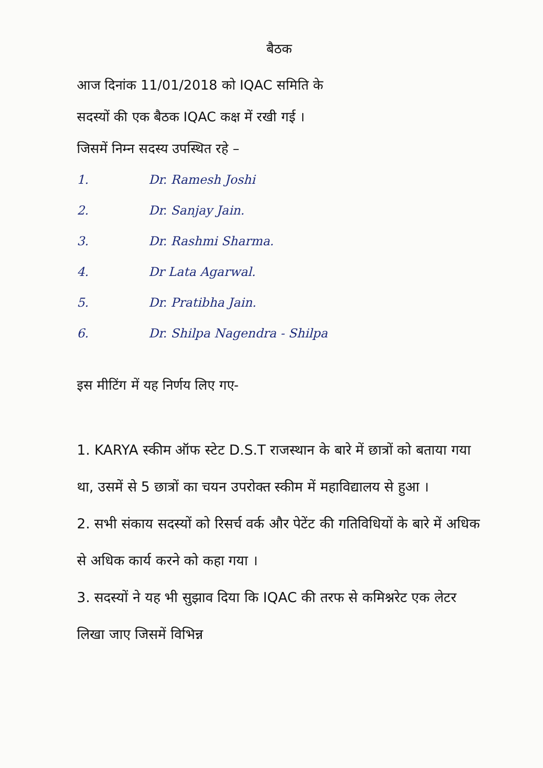बैठक
आज दिनांक 11/01/2018 को IQAC समिति के
सदस्यों की एक बैठक IQAC कक्ष में रखी गई ।
जिसमें निम्न सदस्य उपस्थित रहे –
1. Dr. Ramesh Joshi
2. Dr. Sanjay Jain.
3. Dr. Rashmi Sharma.
4. Dr Lata Agarwal.
5. Dr. Pratibha Jain.
6. Dr. Shilpa Nagendra - Shilpa
इस मीटिंग में यह निर्णय लिए गए-
1. KARYA स्कीम ऑफ स्टेट D.S.T राजस्थान के बारे में छात्रों को बताया गया था, उसमें से 5 छात्रों का चयन उपरोक्त स्कीम में महाविद्यालय से हुआ ।
2. सभी संकाय सदस्यों को रिसर्च वर्क और पेटेंट की गतिविधियों के बारे में अधिक से अधिक कार्य करने को कहा गया ।
3. सदस्यों ने यह भी सुझाव दिया कि IQAC की तरफ से कमिश्नरेट एक लेटर लिखा जाए जिसमें विभिन्न